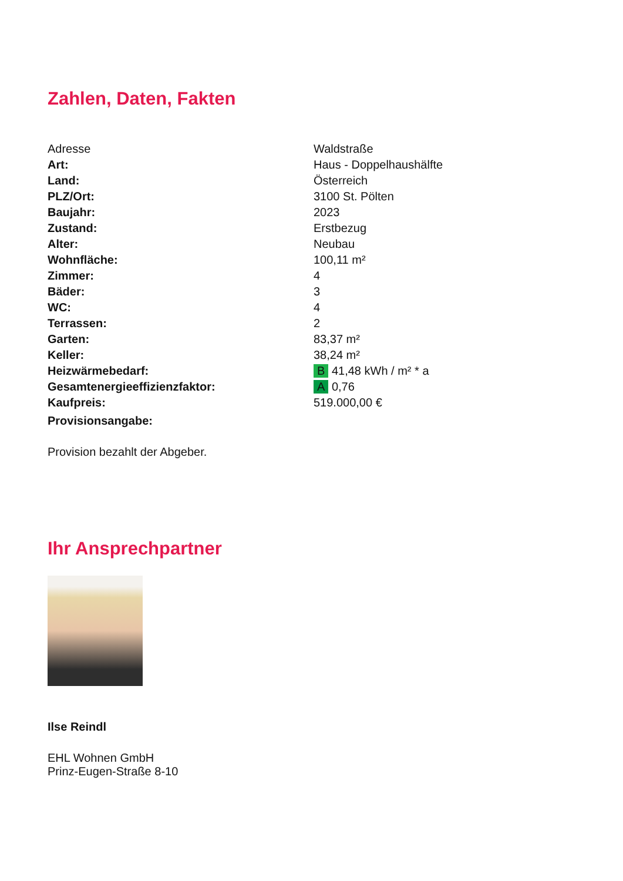Zahlen, Daten, Fakten
| Adresse | Waldstraße |
| Art: | Haus - Doppelhaushälfte |
| Land: | Österreich |
| PLZ/Ort: | 3100 St. Pölten |
| Baujahr: | 2023 |
| Zustand: | Erstbezug |
| Alter: | Neubau |
| Wohnfläche: | 100,11 m² |
| Zimmer: | 4 |
| Bäder: | 3 |
| WC: | 4 |
| Terrassen: | 2 |
| Garten: | 83,37 m² |
| Keller: | 38,24 m² |
| Heizwärmebedarf: | B 41,48 kWh / m² * a |
| Gesamtenergieeffizienzfaktor: | A 0,76 |
| Kaufpreis: | 519.000,00 € |
| Provisionsangabe: | |
Provision bezahlt der Abgeber.
Ihr Ansprechpartner
Ilse Reindl
EHL Wohnen GmbH
Prinz-Eugen-Straße 8-10